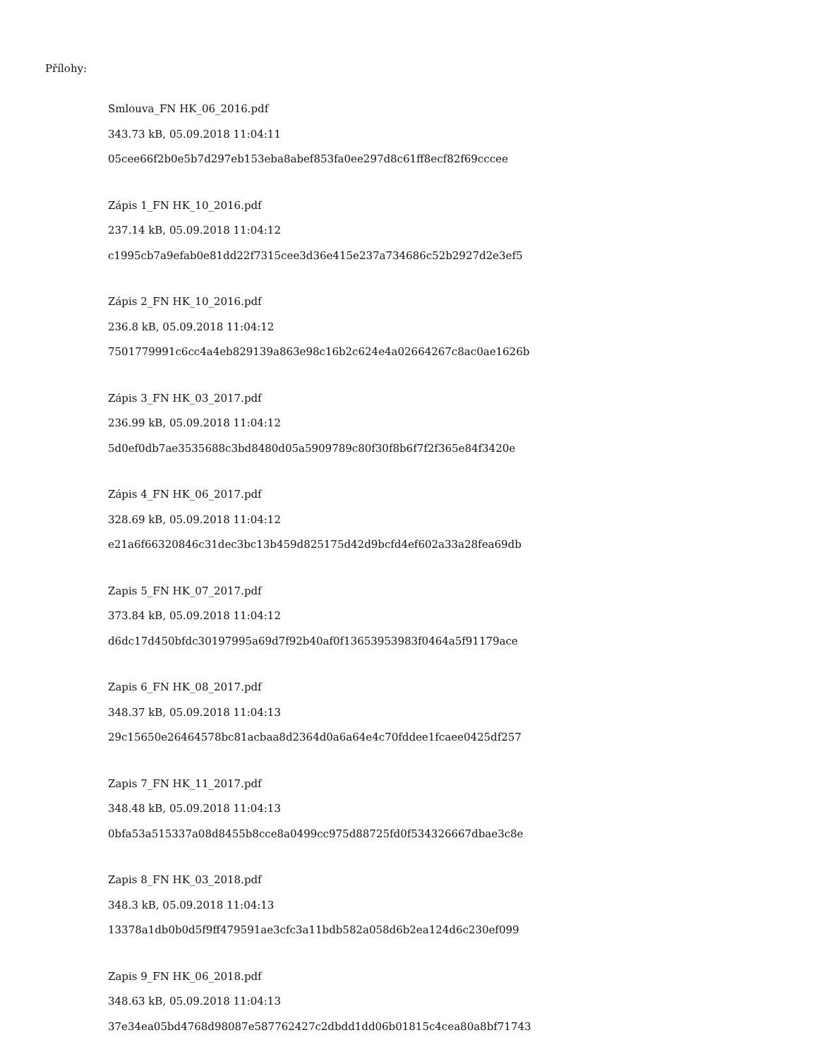Přílohy:
Smlouva_FN HK_06_2016.pdf
343.73 kB, 05.09.2018 11:04:11
05cee66f2b0e5b7d297eb153eba8abef853fa0ee297d8c61ff8ecf82f69cccee
Zápis 1_FN HK_10_2016.pdf
237.14 kB, 05.09.2018 11:04:12
c1995cb7a9efab0e81dd22f7315cee3d36e415e237a734686c52b2927d2e3ef5
Zápis 2_FN HK_10_2016.pdf
236.8 kB, 05.09.2018 11:04:12
7501779991c6cc4a4eb829139a863e98c16b2c624e4a02664267c8ac0ae1626b
Zápis 3_FN HK_03_2017.pdf
236.99 kB, 05.09.2018 11:04:12
5d0ef0db7ae3535688c3bd8480d05a5909789c80f30f8b6f7f2f365e84f3420e
Zápis 4_FN HK_06_2017.pdf
328.69 kB, 05.09.2018 11:04:12
e21a6f66320846c31dec3bc13b459d825175d42d9bcfd4ef602a33a28fea69db
Zapis 5_FN HK_07_2017.pdf
373.84 kB, 05.09.2018 11:04:12
d6dc17d450bfdc30197995a69d7f92b40af0f13653953983f0464a5f91179ace
Zapis 6_FN HK_08_2017.pdf
348.37 kB, 05.09.2018 11:04:13
29c15650e26464578bc81acbaa8d2364d0a6a64e4c70fddee1fcaee0425df257
Zapis 7_FN HK_11_2017.pdf
348.48 kB, 05.09.2018 11:04:13
0bfa53a515337a08d8455b8cce8a0499cc975d88725fd0f534326667dbae3c8e
Zapis 8_FN HK_03_2018.pdf
348.3 kB, 05.09.2018 11:04:13
13378a1db0b0d5f9ff479591ae3cfc3a11bdb582a058d6b2ea124d6c230ef099
Zapis 9_FN HK_06_2018.pdf
348.63 kB, 05.09.2018 11:04:13
37e34ea05bd4768d98087e587762427c2dbdd1dd06b01815c4cea80a8bf71743